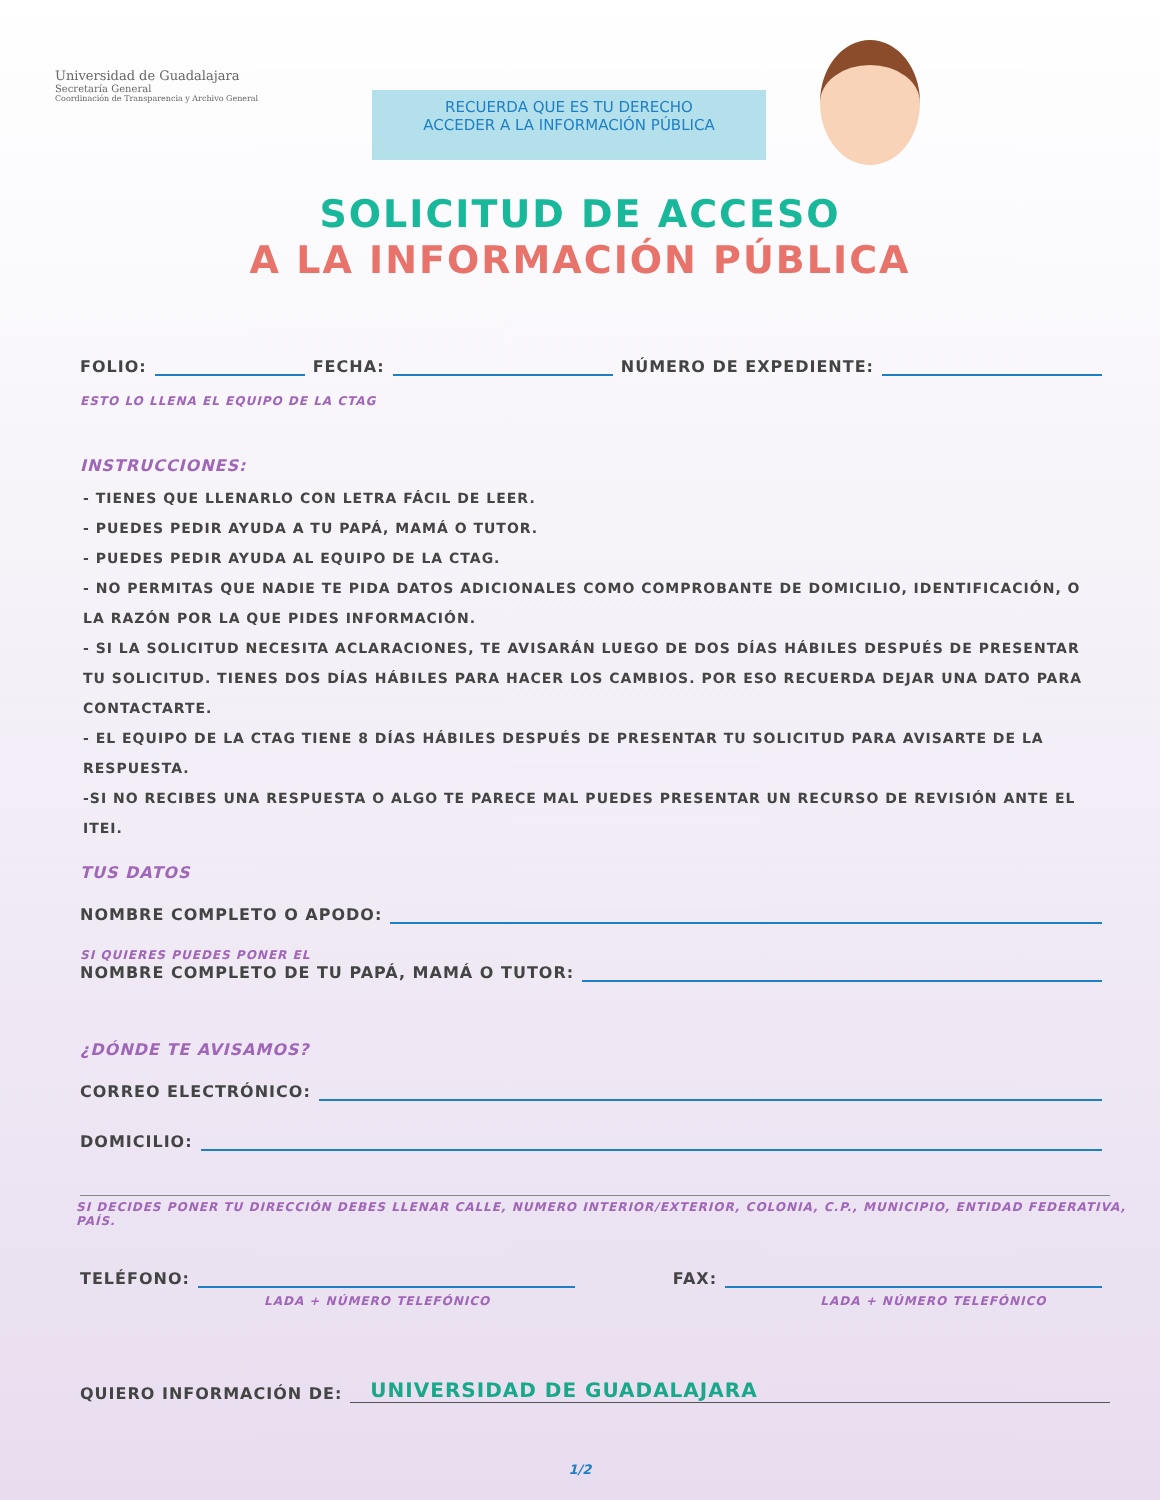Universidad de Guadalajara
Secretaría General
Coordinación de Transparencia y Archivo General
RECUERDA QUE ES TU DERECHO
ACCEDER A LA INFORMACIÓN PÚBLICA
SOLICITUD DE ACCESO
A LA INFORMACIÓN PÚBLICA
FOLIO: FECHA: NÚMERO DE EXPEDIENTE:
ESTO LO LLENA EL EQUIPO DE LA CTAG
INSTRUCCIONES:
- TIENES QUE LLENARLO CON LETRA FÁCIL DE LEER.
- PUEDES PEDIR AYUDA A TU PAPÁ, MAMÁ O TUTOR.
- PUEDES PEDIR AYUDA AL EQUIPO DE LA CTAG.
- NO PERMITAS QUE NADIE TE PIDA DATOS ADICIONALES COMO COMPROBANTE DE DOMICILIO, IDENTIFICACIÓN, O LA RAZÓN POR LA QUE PIDES INFORMACIÓN.
- SI LA SOLICITUD NECESITA ACLARACIONES, TE AVISARÁN LUEGO DE DOS DÍAS HÁBILES DESPUÉS DE PRESENTAR TU SOLICITUD. TIENES DOS DÍAS HÁBILES PARA HACER LOS CAMBIOS. POR ESO RECUERDA DEJAR UNA DATO PARA CONTACTARTE.
- EL EQUIPO DE LA CTAG TIENE 8 DÍAS HÁBILES DESPUÉS DE PRESENTAR TU SOLICITUD PARA AVISARTE DE LA RESPUESTA.
-SI NO RECIBES UNA RESPUESTA O ALGO TE PARECE MAL PUEDES PRESENTAR UN RECURSO DE REVISIÓN ANTE EL ITEI.
TUS DATOS
NOMBRE COMPLETO O APODO:
SI QUIERES PUEDES PONER EL
NOMBRE COMPLETO DE TU PAPÁ, MAMÁ O TUTOR:
¿DÓNDE TE AVISAMOS?
CORREO ELECTRÓNICO:
DOMICILIO:
SI DECIDES PONER TU DIRECCIÓN DEBES LLENAR CALLE, NUMERO INTERIOR/EXTERIOR, COLONIA, C.P., MUNICIPIO, ENTIDAD FEDERATIVA, PAÍS.
TELÉFONO: FAX:
LADA + NÚMERO TELEFÓNICO LADA + NÚMERO TELEFÓNICO
QUIERO INFORMACIÓN DE: UNIVERSIDAD DE GUADALAJARA
1/2